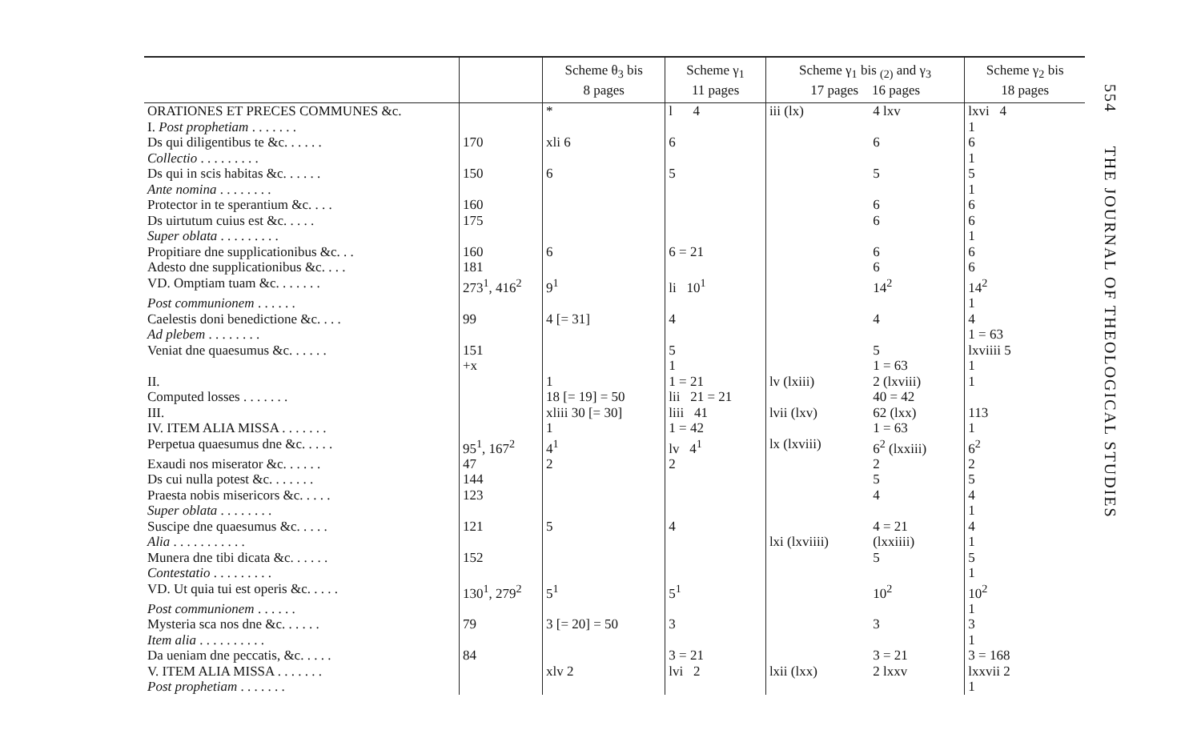| | | Scheme θ<sub>3</sub> bis 8 pages | Scheme γ<sub>1</sub> 11 pages | Scheme γ<sub>1</sub> bis <sub>(2)</sub> and γ<sub>3</sub> 17 pages 16 pages | | Scheme γ<sub>2</sub> bis 18 pages |
| --- | --- | --- | --- | --- | --- | --- |
| ORATIONES ET PRECES COMMUNES &c. | | * | l 4 | iii (lx) | 4 lxv | lxvi 4 |
| I. Post prophetiam . . . . . . . | | | | | | 1 |
| Ds qui diligentibus te &c. . . . . . | 170 | xli 6 | 6 | | 6 | 6 |
| Collectio . . . . . . . . . | | | | | | 1 |
| Ds qui in scis habitas &c. . . . . . | 150 | 6 | 5 | | 5 | 5 |
| Ante nomina . . . . . . . . | | | | | | 1 |
| Protector in te sperantium &c. . . . | 160 | | | | 6 | 6 |
| Ds uirtutum cuius est &c. . . . . | 175 | | | | 6 | 6 |
| Super oblata . . . . . . . . . | | | | | | 1 |
| Propitiare dne supplicationibus &c. . . | 160 | 6 | 6 = 21 | | 6 | 6 |
| Adesto dne supplicationibus &c. . . . | 181 | | | | 6 | 6 |
| VD. Omptiam tuam &c. . . . . . . | 273<sup>1</sup>, 416<sup>2</sup> | 9<sup>1</sup> | li 10<sup>1</sup> | | 14<sup>2</sup> | 14<sup>2</sup> |
| Post communionem . . . . . . | | | | | | 1 |
| Caelestis doni benedictione &c. . . . | 99 | 4 [= 31] | 4 | | 4 | 4 |
| Ad plebem . . . . . . . . | | | | | | 1 = 63 |
| Veniat dne quaesumus &c. . . . . . | 151 | | 5 | | 5 | lxviiii 5 |
| | +x | | 1 | | 1 = 63 | 1 |
| II. | | 1 | 1 = 21 | lv (lxiii) | 2 (lxviii) | 1 |
| Computed losses . . . . . . . | | 18 [= 19] = 50 | lii 21 = 21 | | 40 = 42 | |
| III. | | xliii 30 [= 30] | liii 41 | lvii (lxv) | 62 (lxx) | 113 |
| IV. ITEM ALIA MISSA . . . . . . . | | 1 | 1 = 42 | | 1 = 63 | 1 |
| Perpetua quaesumus dne &c. . . . . | 95<sup>1</sup>, 167<sup>2</sup> | 4<sup>1</sup> | lv 4<sup>1</sup> | lx (lxviii) | 6<sup>2</sup> (lxxiii) | 6<sup>2</sup> |
| Exaudi nos miserator &c. . . . . . | 47 | 2 | 2 | | 2 | 2 |
| Ds cui nulla potest &c. . . . . . . | 144 | | | | 5 | 5 |
| Praesta nobis misericors &c. . . . . | 123 | | | | 4 | 4 |
| Super oblata . . . . . . . . | | | | | | 1 |
| Suscipe dne quaesumus &c. . . . . | 121 | 5 | 4 | | 4 = 21 | 4 |
| Alia . . . . . . . . . . . | | | | lxi (lxviiii) | (lxxiiii) | 1 |
| Munera dne tibi dicata &c. . . . . . | 152 | | | | 5 | 5 |
| Contestatio . . . . . . . . . | | | | | | 1 |
| VD. Ut quia tui est operis &c. . . . . | 130<sup>1</sup>, 279<sup>2</sup> | 5<sup>1</sup> | 5<sup>1</sup> | | 10<sup>2</sup> | 10<sup>2</sup> |
| Post communionem . . . . . . | | | | | | 1 |
| Mysteria sca nos dne &c. . . . . . | 79 | 3 [= 20] = 50 | 3 | | 3 | 3 |
| Item alia . . . . . . . . . . | | | | | | 1 |
| Da ueniam dne peccatis, &c. . . . . | 84 | | 3 = 21 | | 3 = 21 | 3 = 168 |
| V. ITEM ALIA MISSA . . . . . . . | | xlv 2 | lvi 2 | lxii (lxx) | 2 lxxv | lxxvii 2 |
| Post prophetiam . . . . . . . | | | | | | 1 |
554 THE JOURNAL OF THEOLOGICAL STUDIES